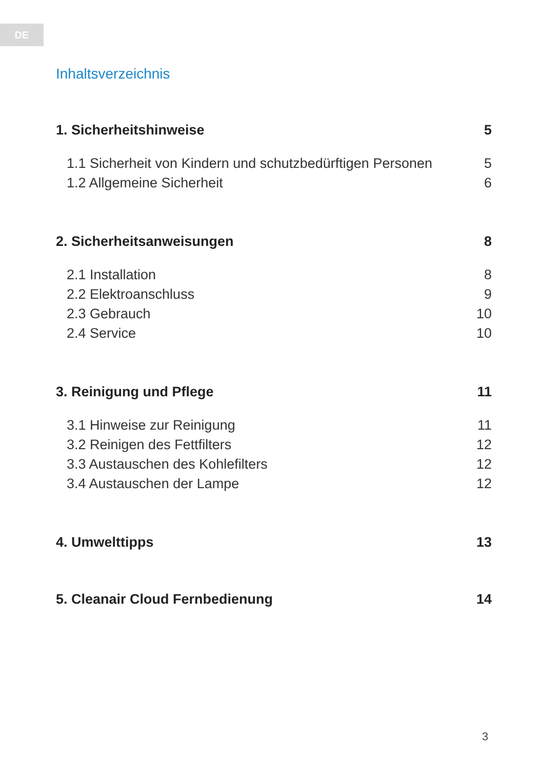DE
Inhaltsverzeichnis
1. Sicherheitshinweise 5
1.1 Sicherheit von Kindern und schutzbedürftigen Personen 5
1.2 Allgemeine Sicherheit 6
2. Sicherheitsanweisungen 8
2.1 Installation 8
2.2 Elektroanschluss 9
2.3 Gebrauch 10
2.4 Service 10
3. Reinigung und Pflege 11
3.1 Hinweise zur Reinigung 11
3.2 Reinigen des Fettfilters 12
3.3 Austauschen des Kohlefilters 12
3.4 Austauschen der Lampe 12
4. Umwelttipps 13
5. Cleanair Cloud Fernbedienung 14
3